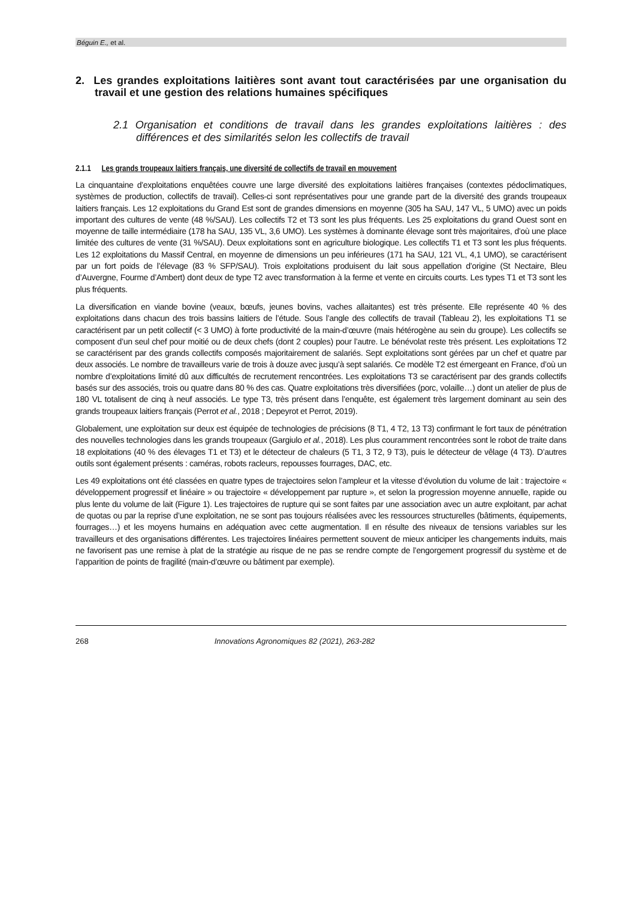Béguin E., et al.
2. Les grandes exploitations laitières sont avant tout caractérisées par une organisation du travail et une gestion des relations humaines spécifiques
2.1 Organisation et conditions de travail dans les grandes exploitations laitières : des différences et des similarités selon les collectifs de travail
2.1.1 Les grands troupeaux laitiers français, une diversité de collectifs de travail en mouvement
La cinquantaine d’exploitations enquêtées couvre une large diversité des exploitations laitières françaises (contextes pédoclimatiques, systèmes de production, collectifs de travail). Celles-ci sont représentatives pour une grande part de la diversité des grands troupeaux laitiers français. Les 12 exploitations du Grand Est sont de grandes dimensions en moyenne (305 ha SAU, 147 VL, 5 UMO) avec un poids important des cultures de vente (48 %/SAU). Les collectifs T2 et T3 sont les plus fréquents. Les 25 exploitations du grand Ouest sont en moyenne de taille intermédiaire (178 ha SAU, 135 VL, 3,6 UMO). Les systèmes à dominante élevage sont très majoritaires, d’où une place limitée des cultures de vente (31 %/SAU). Deux exploitations sont en agriculture biologique. Les collectifs T1 et T3 sont les plus fréquents. Les 12 exploitations du Massif Central, en moyenne de dimensions un peu inférieures (171 ha SAU, 121 VL, 4,1 UMO), se caractérisent par un fort poids de l’élevage (83 % SFP/SAU). Trois exploitations produisent du lait sous appellation d’origine (St Nectaire, Bleu d’Auvergne, Fourme d’Ambert) dont deux de type T2 avec transformation à la ferme et vente en circuits courts. Les types T1 et T3 sont les plus fréquents.
La diversification en viande bovine (veaux, bœufs, jeunes bovins, vaches allaitantes) est très présente. Elle représente 40 % des exploitations dans chacun des trois bassins laitiers de l’étude. Sous l’angle des collectifs de travail (Tableau 2), les exploitations T1 se caractérisent par un petit collectif (< 3 UMO) à forte productivité de la main-d’œuvre (mais hétérogène au sein du groupe). Les collectifs se composent d’un seul chef pour moitié ou de deux chefs (dont 2 couples) pour l’autre. Le bénévolat reste très présent. Les exploitations T2 se caractérisent par des grands collectifs composés majoritairement de salariés. Sept exploitations sont gérées par un chef et quatre par deux associés. Le nombre de travailleurs varie de trois à douze avec jusqu’à sept salariés. Ce modèle T2 est émergeant en France, d’où un nombre d’exploitations limité dû aux difficultés de recrutement rencontrées. Les exploitations T3 se caractérisent par des grands collectifs basés sur des associés, trois ou quatre dans 80 % des cas. Quatre exploitations très diversifiées (porc, volaille…) dont un atelier de plus de 180 VL totalisent de cinq à neuf associés. Le type T3, très présent dans l’enquête, est également très largement dominant au sein des grands troupeaux laitiers français (Perrot et al., 2018 ; Depeyrot et Perrot, 2019).
Globalement, une exploitation sur deux est équipée de technologies de précisions (8 T1, 4 T2, 13 T3) confirmant le fort taux de pénétration des nouvelles technologies dans les grands troupeaux (Gargiulo et al., 2018). Les plus couramment rencontrées sont le robot de traite dans 18 exploitations (40 % des élevages T1 et T3) et le détecteur de chaleurs (5 T1, 3 T2, 9 T3), puis le détecteur de vêlage (4 T3). D’autres outils sont également présents : caméras, robots racleurs, repousses fourrages, DAC, etc.
Les 49 exploitations ont été classées en quatre types de trajectoires selon l’ampleur et la vitesse d’évolution du volume de lait : trajectoire « développement progressif et linéaire » ou trajectoire « développement par rupture », et selon la progression moyenne annuelle, rapide ou plus lente du volume de lait (Figure 1). Les trajectoires de rupture qui se sont faites par une association avec un autre exploitant, par achat de quotas ou par la reprise d’une exploitation, ne se sont pas toujours réalisées avec les ressources structurelles (bâtiments, équipements, fourrages…) et les moyens humains en adéquation avec cette augmentation. Il en résulte des niveaux de tensions variables sur les travailleurs et des organisations différentes. Les trajectoires linéaires permettent souvent de mieux anticiper les changements induits, mais ne favorisent pas une remise à plat de la stratégie au risque de ne pas se rendre compte de l’engorgement progressif du système et de l’apparition de points de fragilité (main-d’œuvre ou bâtiment par exemple).
268 Innovations Agronomiques 82 (2021), 263-282